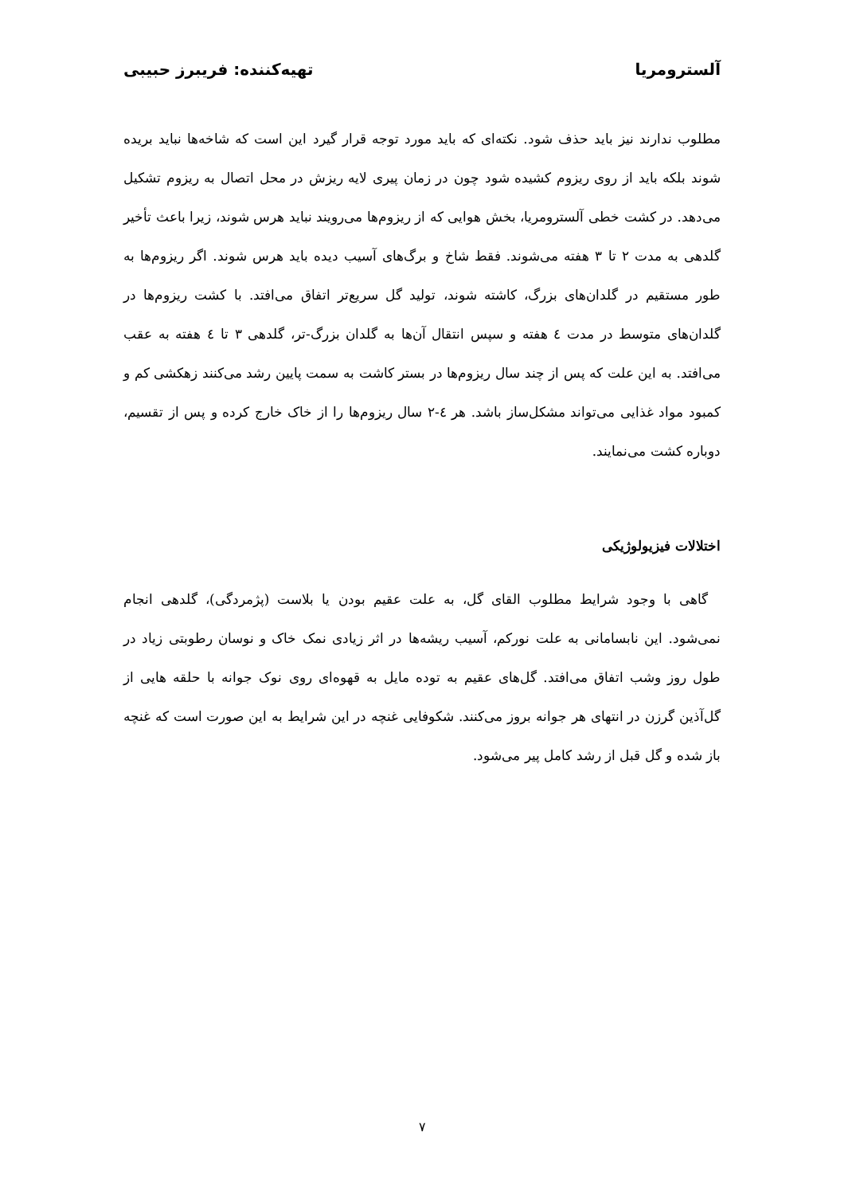آلسترومریا تهیه‌کننده: فریبرز حبیبی
مطلوب ندارند نیز باید حذف شود. نکته‌ای که باید مورد توجه قرار گیرد این است که شاخه‌ها نباید بریده شوند بلکه باید از روی ریزوم کشیده شود چون در زمان پیری لایه ریزش در محل اتصال به ریزوم تشکیل می‌دهد. در کشت خطی آلسترومریا، بخش هوایی که از ریزوم‌ها می‌رویند نباید هرس شوند، زیرا باعث تأخیر گلدهی به مدت ۲ تا ۳ هفته می‌شوند. فقط شاخ و برگ‌های آسیب دیده باید هرس شوند. اگر ریزوم‌ها به طور مستقیم در گلدان‌های بزرگ، کاشته شوند، تولید گل سریع‌تر اتفاق می‌افتد. با کشت ریزوم‌ها در گلدان‌های متوسط در مدت ٤ هفته و سپس انتقال آن‌ها به گلدان بزرگ-تر، گلدهی ۳ تا ٤ هفته به عقب می‌افتد. به این علت که پس از چند سال ریزوم‌ها در بستر کاشت به سمت پایین رشد می‌کنند زهکشی کم و کمبود مواد غذایی می‌تواند مشکل‌ساز باشد. هر ٤-۲ سال ریزوم‌ها را از خاک خارج کرده و پس از تقسیم، دوباره کشت می‌نمایند.
اختلالات فیزیولوژیکی
گاهی با وجود شرایط مطلوب القای گل، به علت عقیم بودن یا بلاست (پژمردگی)، گلدهی انجام نمی‌شود. این نابسامانی به علت نورکم، آسیب ریشه‌ها در اثر زیادی نمک خاک و نوسان رطوبتی زیاد در طول روز وشب اتفاق می‌افتد. گل‌های عقیم به توده مایل به قهوه‌ای روی نوک جوانه با حلقه هایی از گل‌آذین گرزن در انتهای هر جوانه بروز می‌کنند. شکوفایی غنچه در این شرایط به این صورت است که غنچه باز شده و گل قبل از رشد کامل پیر می‌شود.
۷